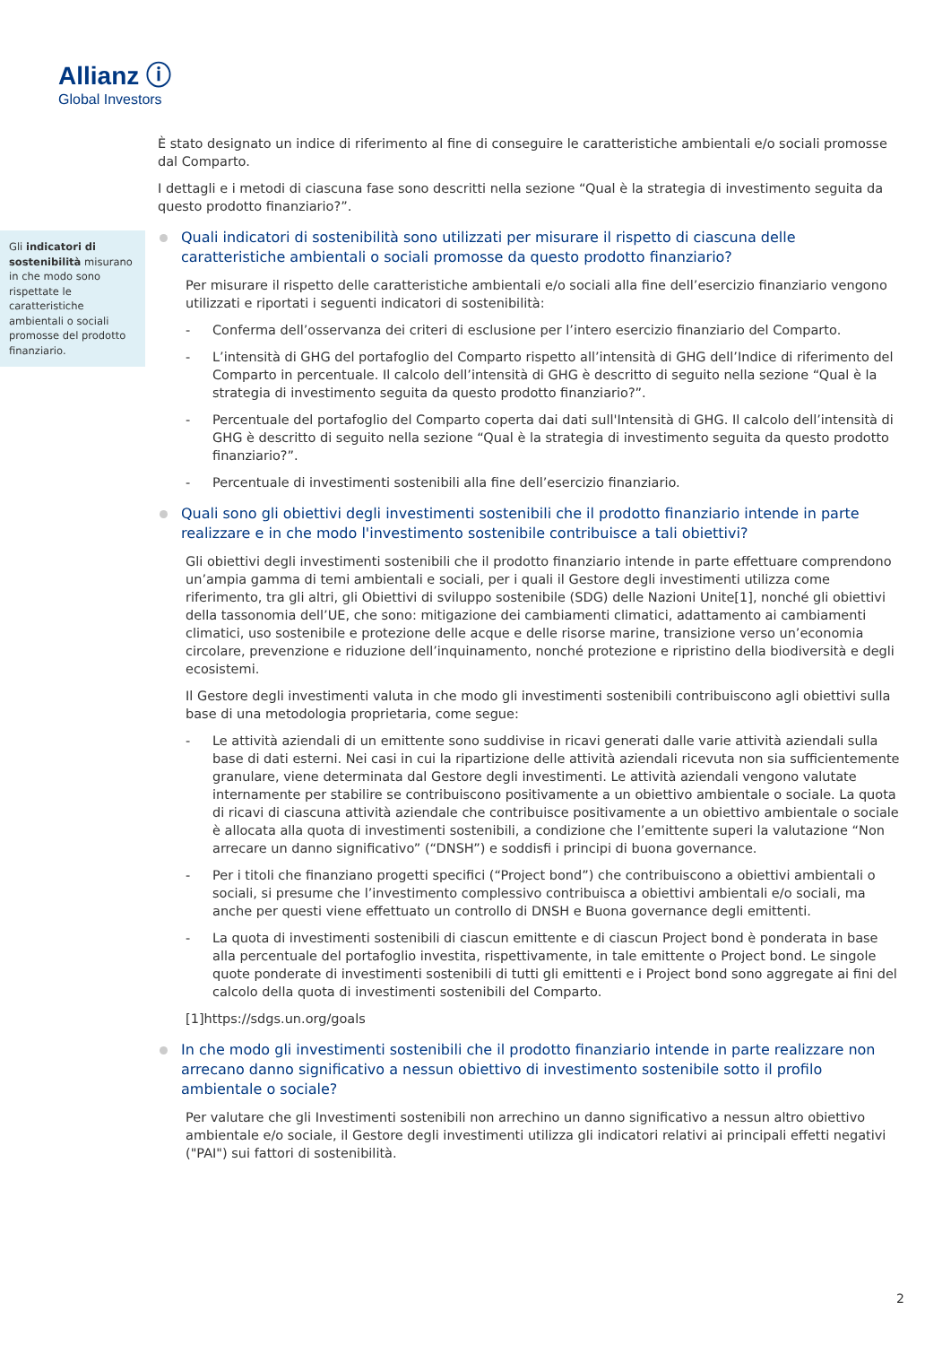Allianz ⓘ
Global Investors
Gli indicatori di sostenibilità misurano in che modo sono rispettate le caratteristiche ambientali o sociali promosse del prodotto finanziario.
È stato designato un indice di riferimento al fine di conseguire le caratteristiche ambientali e/o sociali promosse dal Comparto.
I dettagli e i metodi di ciascuna fase sono descritti nella sezione “Qual è la strategia di investimento seguita da questo prodotto finanziario?”.
Quali indicatori di sostenibilità sono utilizzati per misurare il rispetto di ciascuna delle caratteristiche ambientali o sociali promosse da questo prodotto finanziario?
Per misurare il rispetto delle caratteristiche ambientali e/o sociali alla fine dell’esercizio finanziario vengono utilizzati e riportati i seguenti indicatori di sostenibilità:
- Conferma dell’osservanza dei criteri di esclusione per l’intero esercizio finanziario del Comparto.
- L’intensità di GHG del portafoglio del Comparto rispetto all’intensità di GHG dell’Indice di riferimento del Comparto in percentuale. Il calcolo dell’intensità di GHG è descritto di seguito nella sezione “Qual è la strategia di investimento seguita da questo prodotto finanziario?”.
- Percentuale del portafoglio del Comparto coperta dai dati sull'Intensità di GHG. Il calcolo dell’intensità di GHG è descritto di seguito nella sezione “Qual è la strategia di investimento seguita da questo prodotto finanziario?”.
- Percentuale di investimenti sostenibili alla fine dell’esercizio finanziario.
Quali sono gli obiettivi degli investimenti sostenibili che il prodotto finanziario intende in parte realizzare e in che modo l'investimento sostenibile contribuisce a tali obiettivi?
Gli obiettivi degli investimenti sostenibili che il prodotto finanziario intende in parte effettuare comprendono un’ampia gamma di temi ambientali e sociali, per i quali il Gestore degli investimenti utilizza come riferimento, tra gli altri, gli Obiettivi di sviluppo sostenibile (SDG) delle Nazioni Unite[1], nonché gli obiettivi della tassonomia dell’UE, che sono: mitigazione dei cambiamenti climatici, adattamento ai cambiamenti climatici, uso sostenibile e protezione delle acque e delle risorse marine, transizione verso un’economia circolare, prevenzione e riduzione dell’inquinamento, nonché protezione e ripristino della biodiversità e degli ecosistemi.
Il Gestore degli investimenti valuta in che modo gli investimenti sostenibili contribuiscono agli obiettivi sulla base di una metodologia proprietaria, come segue:
- Le attività aziendali di un emittente sono suddivise in ricavi generati dalle varie attività aziendali sulla base di dati esterni. Nei casi in cui la ripartizione delle attività aziendali ricevuta non sia sufficientemente granulare, viene determinata dal Gestore degli investimenti. Le attività aziendali vengono valutate internamente per stabilire se contribuiscono positivamente a un obiettivo ambientale o sociale. La quota di ricavi di ciascuna attività aziendale che contribuisce positivamente a un obiettivo ambientale o sociale è allocata alla quota di investimenti sostenibili, a condizione che l’emittente superi la valutazione “Non arrecare un danno significativo” (“DNSH”) e soddisfi i principi di buona governance.
- Per i titoli che finanziano progetti specifici (“Project bond”) che contribuiscono a obiettivi ambientali o sociali, si presume che l’investimento complessivo contribuisca a obiettivi ambientali e/o sociali, ma anche per questi viene effettuato un controllo di DNSH e Buona governance degli emittenti.
- La quota di investimenti sostenibili di ciascun emittente e di ciascun Project bond è ponderata in base alla percentuale del portafoglio investita, rispettivamente, in tale emittente o Project bond. Le singole quote ponderate di investimenti sostenibili di tutti gli emittenti e i Project bond sono aggregate ai fini del calcolo della quota di investimenti sostenibili del Comparto.
[1]https://sdgs.un.org/goals
In che modo gli investimenti sostenibili che il prodotto finanziario intende in parte realizzare non arrecano danno significativo a nessun obiettivo di investimento sostenibile sotto il profilo ambientale o sociale?
Per valutare che gli Investimenti sostenibili non arrechino un danno significativo a nessun altro obiettivo ambientale e/o sociale, il Gestore degli investimenti utilizza gli indicatori relativi ai principali effetti negativi ("PAI") sui fattori di sostenibilità.
2